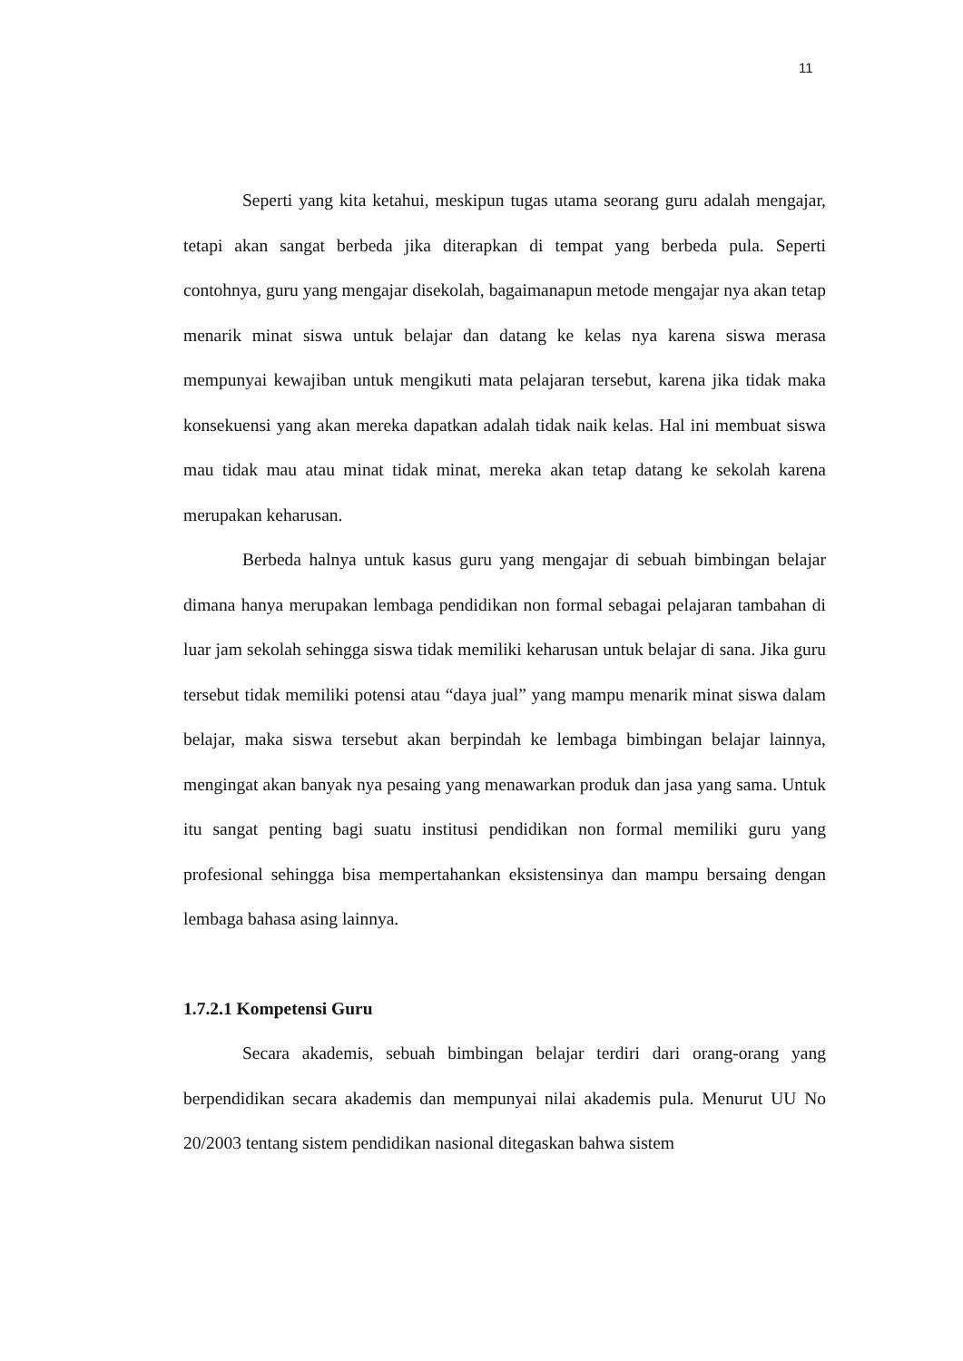11
Seperti yang kita ketahui, meskipun tugas utama seorang guru adalah mengajar, tetapi akan sangat berbeda jika diterapkan di tempat yang berbeda pula. Seperti contohnya, guru yang mengajar disekolah, bagaimanapun metode mengajar nya akan tetap menarik minat siswa untuk belajar dan datang ke kelas nya karena siswa merasa mempunyai kewajiban untuk mengikuti mata pelajaran tersebut, karena jika tidak maka konsekuensi yang akan mereka dapatkan adalah tidak naik kelas. Hal ini membuat siswa mau tidak mau atau minat tidak minat, mereka akan tetap datang ke sekolah karena merupakan keharusan.
Berbeda halnya untuk kasus guru yang mengajar di sebuah bimbingan belajar dimana hanya merupakan lembaga pendidikan non formal sebagai pelajaran tambahan di luar jam sekolah sehingga siswa tidak memiliki keharusan untuk belajar di sana. Jika guru tersebut tidak memiliki potensi atau “daya jual” yang mampu menarik minat siswa dalam belajar, maka siswa tersebut akan berpindah ke lembaga bimbingan belajar lainnya, mengingat akan banyak nya pesaing yang menawarkan produk dan jasa yang sama. Untuk itu sangat penting bagi suatu institusi pendidikan non formal memiliki guru yang profesional sehingga bisa mempertahankan eksistensinya dan mampu bersaing dengan lembaga bahasa asing lainnya.
1.7.2.1 Kompetensi Guru
Secara akademis, sebuah bimbingan belajar terdiri dari orang-orang yang berpendidikan secara akademis dan mempunyai nilai akademis pula. Menurut UU No 20/2003 tentang sistem pendidikan nasional ditegaskan bahwa sistem